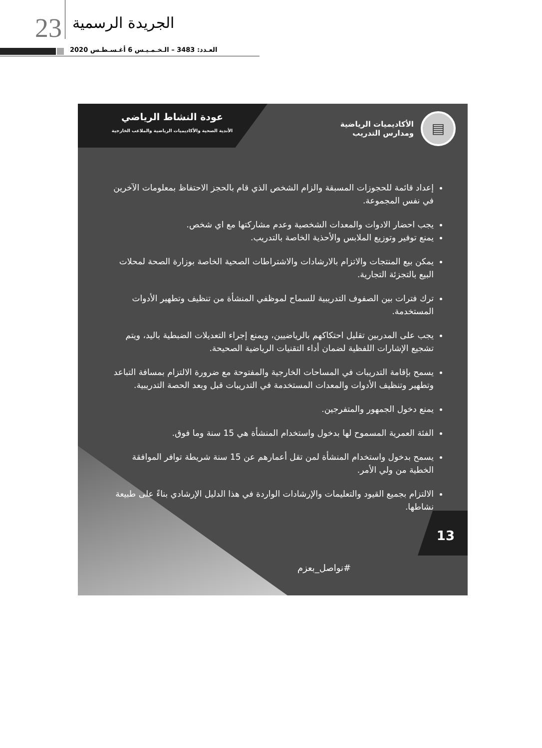23 الجريدة الرسمية
العـدد: 3483 – الـخـمـيـس 6 أغـسـطـس 2020
▤ الأكاديميات الرياضية
ومدارس التدريب
عودة النشاط الرياضي
الأندية الصحية والأكاديميات الرياضية والملاعب الخارجية
إعداد قائمة للحجوزات المسبقة والزام الشخص الذي قام بالحجز الاحتفاظ بمعلومات الآخرين في نفس المجموعة.
يجب احضار الادوات والمعدات الشخصية وعدم مشاركتها مع اي شخص.
يمنع توفير وتوزيع الملابس والأحذية الخاصة بالتدريب.
يمكن بيع المنتجات والاتزام بالارشادات والاشتراطات الصحية الخاصة بوزارة الصحة لمحلات البيع بالتجزئة التجارية.
ترك فترات بين الصفوف التدريبية للسماح لموظفي المنشأة من تنظيف وتطهير الأدوات المستخدمة.
يجب على المدربين تقليل احتكاكهم بالرياضيين، ويمنع إجراء التعديلات الضبطية باليد، ويتم تشجيع الإشارات اللفظية لضمان أداء التقنيات الرياضية الصحيحة.
يسمح بإقامة التدريبات في المساحات الخارجية والمفتوحة مع ضرورة الالتزام بمسافة التباعد وتطهير وتنظيف الأدوات والمعدات المستخدمة في التدريبات قبل وبعد الحصة التدريبية.
يمنع دخول الجمهور والمتفرجين.
الفئة العمرية المسموح لها بدخول واستخدام المنشأة هي 15 سنة وما فوق.
يسمح بدخول واستخدام المنشأة لمن تقل أعمارهم عن 15 سنة شريطة توافر الموافقة الخطية من ولي الأمر.
الالتزام بجميع القيود والتعليمات والإرشادات الواردة في هذا الدليل الإرشادي بناءً على طبيعة نشاطها.
13
#نواصل_بعزم